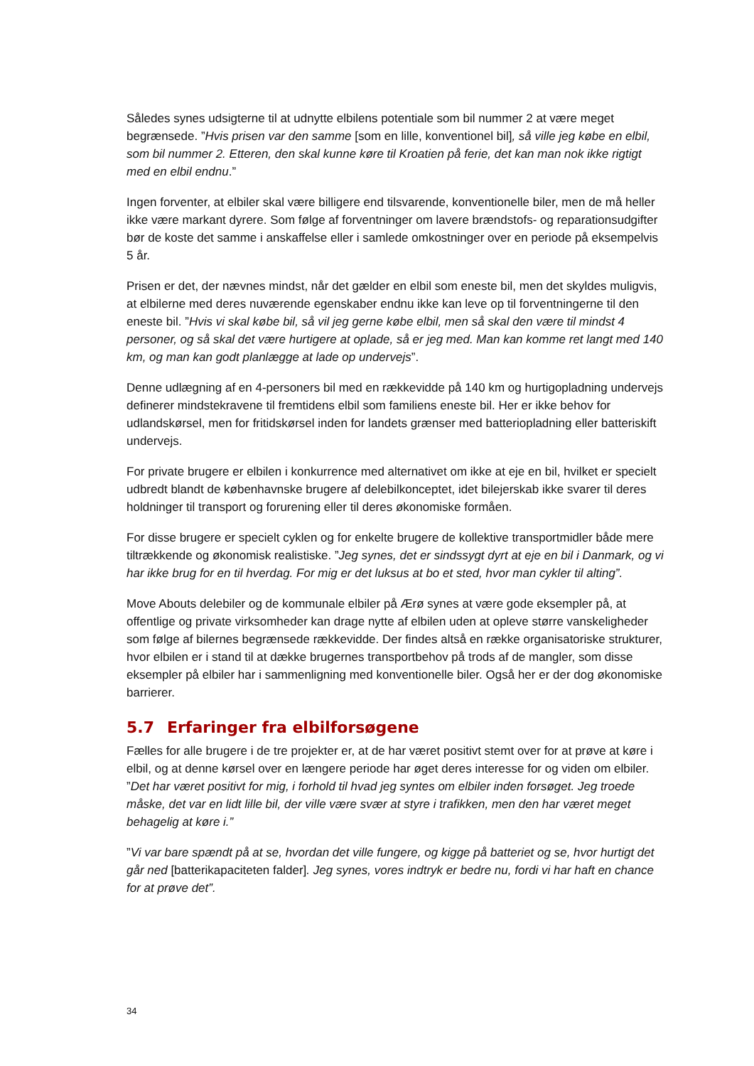Således synes udsigterne til at udnytte elbilens potentiale som bil nummer 2 at være meget begrænsede. ”Hvis prisen var den samme [som en lille, konventionel bil], så ville jeg købe en elbil, som bil nummer 2. Etteren, den skal kunne køre til Kroatien på ferie, det kan man nok ikke rigtigt med en elbil endnu.”
Ingen forventer, at elbiler skal være billigere end tilsvarende, konventionelle biler, men de må heller ikke være markant dyrere. Som følge af forventninger om lavere brændstofs- og reparationsudgifter bør de koste det samme i anskaffelse eller i samlede omkostninger over en periode på eksempelvis 5 år.
Prisen er det, der nævnes mindst, når det gælder en elbil som eneste bil, men det skyldes muligvis, at elbilerne med deres nuværende egenskaber endnu ikke kan leve op til forventningerne til den eneste bil. ”Hvis vi skal købe bil, så vil jeg gerne købe elbil, men så skal den være til mindst 4 personer, og så skal det være hurtigere at oplade, så er jeg med. Man kan komme ret langt med 140 km, og man kan godt planlægge at lade op undervejs”.
Denne udlægning af en 4-personers bil med en rækkevidde på 140 km og hurtigopladning undervejs definerer mindstekravene til fremtidens elbil som familiens eneste bil. Her er ikke behov for udlandskørsel, men for fritidskørsel inden for landets grænser med batteriopladning eller batteriskift undervejs.
For private brugere er elbilen i konkurrence med alternativet om ikke at eje en bil, hvilket er specielt udbredt blandt de københavnske brugere af delebilkonceptet, idet bilejerskab ikke svarer til deres holdninger til transport og forurening eller til deres økonomiske formåen.
For disse brugere er specielt cyklen og for enkelte brugere de kollektive transportmidler både mere tiltrækkende og økonomisk realistiske. ”Jeg synes, det er sindssygt dyrt at eje en bil i Danmark, og vi har ikke brug for en til hverdag. For mig er det luksus at bo et sted, hvor man cykler til alting”.
Move Abouts delebiler og de kommunale elbiler på Ærø synes at være gode eksempler på, at offentlige og private virksomheder kan drage nytte af elbilen uden at opleve større vanskeligheder som følge af bilernes begrænsede rækkevidde. Der findes altså en række organisatoriske strukturer, hvor elbilen er i stand til at dække brugernes transportbehov på trods af de mangler, som disse eksempler på elbiler har i sammenligning med konventionelle biler. Også her er der dog økonomiske barrierer.
5.7 Erfaringer fra elbilforsøgene
Fælles for alle brugere i de tre projekter er, at de har været positivt stemt over for at prøve at køre i elbil, og at denne kørsel over en længere periode har øget deres interesse for og viden om elbiler. ”Det har været positivt for mig, i forhold til hvad jeg syntes om elbiler inden forsøget. Jeg troede måske, det var en lidt lille bil, der ville være svær at styre i trafikken, men den har været meget behagelig at køre i.”
”Vi var bare spændt på at se, hvordan det ville fungere, og kigge på batteriet og se, hvor hurtigt det går ned [batterikapaciteten falder]. Jeg synes, vores indtryk er bedre nu, fordi vi har haft en chance for at prøve det”.
34